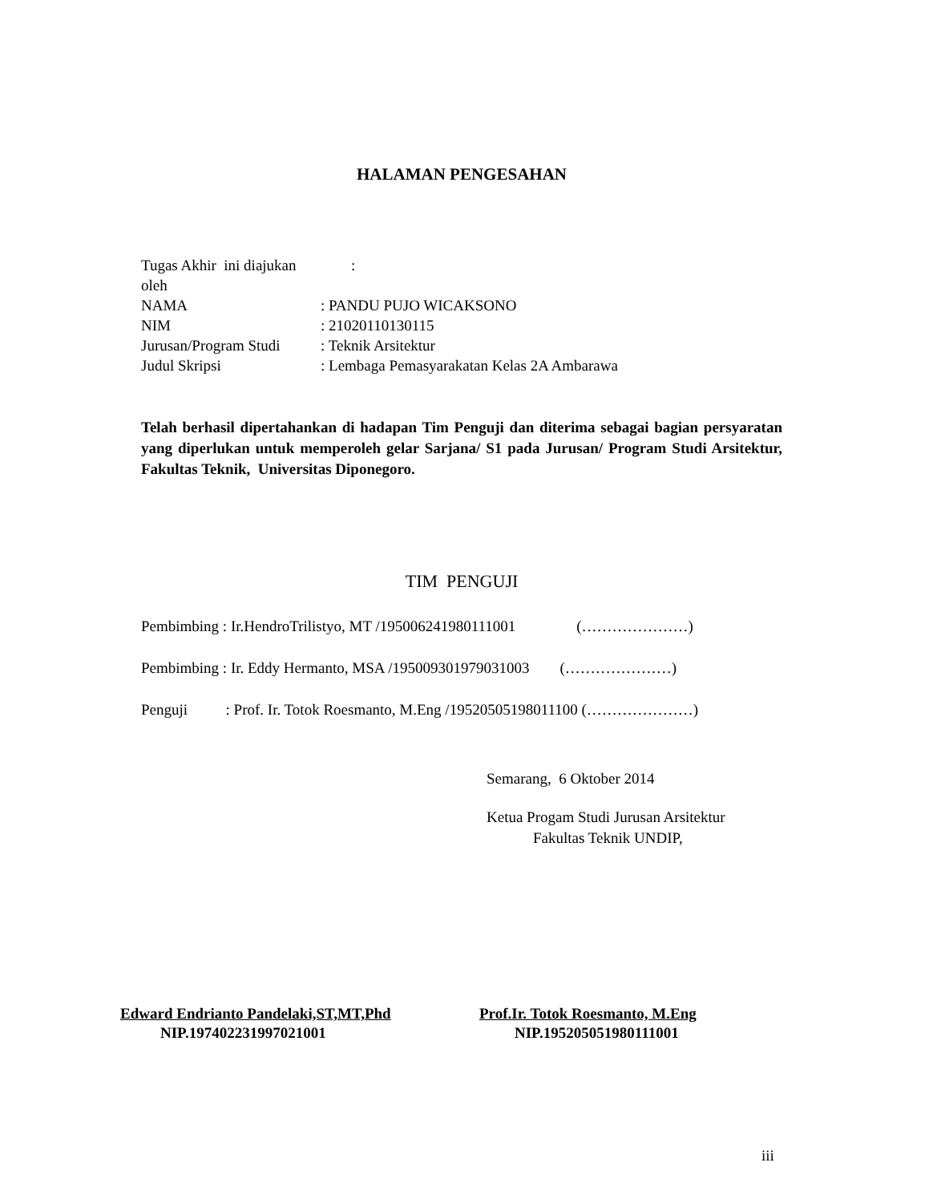HALAMAN PENGESAHAN
Tugas Akhir ini diajukan oleh :
NAMA: PANDU PUJO WICAKSONO
NIM: 21020110130115
Jurusan/Program Studi: Teknik Arsitektur
Judul Skripsi: Lembaga Pemasyarakatan Kelas 2A Ambarawa
Telah berhasil dipertahankan di hadapan Tim Penguji dan diterima sebagai bagian persyaratan yang diperlukan untuk memperoleh gelar Sarjana/ S1 pada Jurusan/ Program Studi Arsitektur, Fakultas Teknik, Universitas Diponegoro.
TIM PENGUJI
Pembimbing : Ir.HendroTrilistyo, MT /195006241980111001 (…………………)
Pembimbing : Ir. Eddy Hermanto, MSA /195009301979031003 (…………………)
Penguji : Prof. Ir. Totok Roesmanto, M.Eng /19520505198011100 (…………………)
Semarang, 6 Oktober 2014
Ketua Progam Studi Jurusan Arsitektur
Fakultas Teknik UNDIP,
Edward Endrianto Pandelaki,ST,MT,Phd
NIP.197402231997021001
Prof.Ir. Totok Roesmanto, M.Eng
NIP.195205051980111001
iii